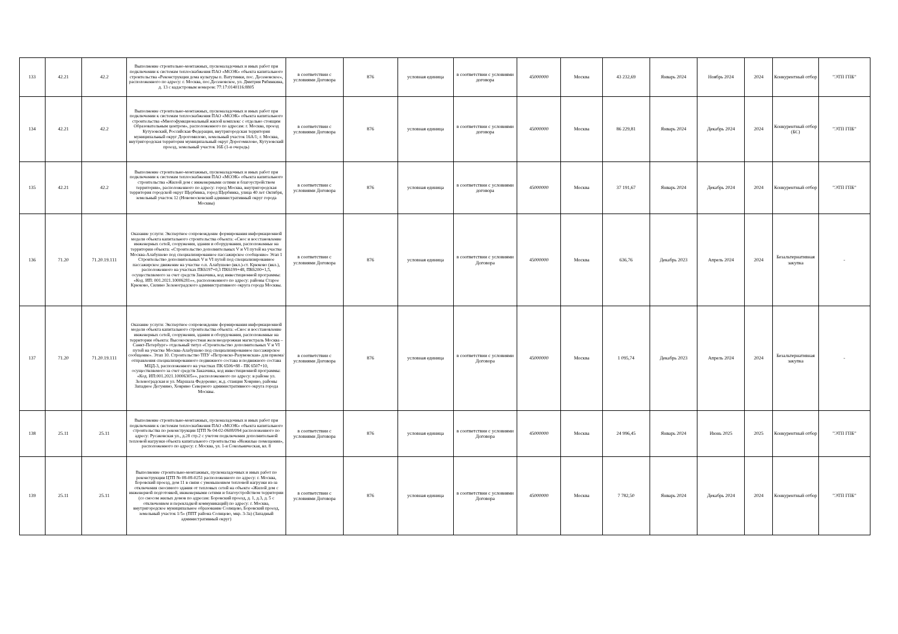| 133 | 42.21 | 42.2 | Выполнение строительно-монтажных, пусконаладочных и иных работ при подключении к системам теплоснабжения ПАО «МОЭК» объекта капитального строительства «Реконструкция дома культуры п. Ватутинки, пос. Десеновское», расположенного по адресу: г. Москва, пос.Десеновское, ул. Дмитрия Рябинкина, д. 13 с кадастровым номером: 77:17:0140116:8805 | в соответствии с условиями Договора | 876 | условная единица | в соответствии с условиями договора | 45000000 | Москва | 43 232,69 | Январь 2024 | Ноябрь 2024 | 2024 | Конкурентный отбор | "ЭТП ГПБ" |
| 134 | 42.21 | 42.2 | Выполнение строительно-монтажных, пусконаладочных и иных работ при подключении к системам теплоснабжения ПАО «МОЭК» объекта капитального строительства «Многофункциональный жилой комплекс с отдельно стоящим Образовательным центром», расположенного по адресам: г. Москва, проезд Кутузовский, Российская Федерация, внутригородская территория муниципальный округ Дорогомилово, земельный участок 16А/1; г. Москва, внутригородская территория муниципальный округ Дорогомилово, Кутузовский проезд, земельный участок 16Б (1-я очередь) | в соответствии с условиями Договора | 876 | условная единица | в соответствии с условиями договора | 45000000 | Москва | 86 229,81 | Январь 2024 | Декабрь 2024 | 2024 | Конкурентный отбор (БС) | "ЭТП ГПБ" |
| 135 | 42.21 | 42.2 | Выполнение строительно-монтажных, пусконаладочных и иных работ при подключении к системам теплоснабжения ПАО «МОЭК» объекта капитального строительства «Жилой дом с инженерными сетями и благоустройством территории», расположенного по адресу: город Москва, внутригородская территория городской округ Щербинка, город Щербинка, улица 40 лет Октября, земельный участок 12 (Новомосковский административный округ города Москвы) | в соответствии с условиями Договора | 876 | условная единица | в соответствии с условиями договора | 45000000 | Москва | 37 191,67 | Январь 2024 | Декабрь 2024 | 2024 | Конкурентный отбор | "ЭТП ГПБ" |
| 136 | 71.20 | 71.20.19.111 | Оказание услуги: Экспертное сопровождение формирования информационной модели объекта капитального строительства объекта: «Снос и восстановление инженерных сетей, сооружения, здания и оборудования, расположенные на территории объекта: «Строительство дополнительных V и VI путей на участке Москва-Алабушево под специализированное пассажирское сообщение» Этап 1 Строительство дополнительных V и VI путей под специализированное пассажирское движение на участке о.п. Алабушево (вкл.)-ст. Крюково (вкл.), расположенного на участках ПК6197+0,3 ПК6199+48, ПК6200+1,5, осуществляемого за счет средств Заказчика, код инвестиционной программы: «Код. ИП: 001.2021.10006281»», расположенного по адресу: районы Старое Крюково, Силино Зеленоградского административного округа города Москвы. | в соответствии с условиями Договора | 876 | условная единица | в соответствии с условиями Договора | 45000000 | Москва | 636,76 | Декабрь 2023 | Апрель 2024 | 2024 | Безальтернативная закупка | - |
| 137 | 71.20 | 71.20.19.111 | Оказание услуги: Экспертное сопровождение формирования информационной модели объекта капитального строительства объекта: «Снос и восстановление инженерных сетей, сооружения, здания и оборудования, расположенные на территории объекта: Высокоскоростная железнодорожная магистраль Москва – Санкт-Петербург» отдельный титул «Строительство дополнительных V и VI путей на участке Москва-Алабушево под специализированное пассажирское сообщение». Этап 10. Строительство ТПУ «Петровско-Разумовская» для приема/отправления специализированного подвижного состава и подвижного состава МЦД-3, расположенного на участках ПК 6506+88 - ПК 6507+10, осуществляемого за счет средств Заказчика, код инвестиционной программы: «Код. ИП:001.2021.10006305»», расположенного по адресу: в районе ул. Зеленоградская и ул. Маршала Федоренко; ж.д. станция Ховрино, районы Западное Дегунино, Ховрино Северного административного округа города Москвы. | в соответствии с условиями Договора | 876 | условная единица | в соответствии с условиями Договора | 45000000 | Москва | 1 095,74 | Декабрь 2023 | Апрель 2024 | 2024 | Безальтернативная закупка | - |
| 138 | 25.11 | 25.11 | Выполнение строительно-монтажных, пусконаладочных и иных работ при подключении к системам теплоснабжения ПАО «МОЭК» объекта капитального строительства по реконструкции ЦТП № 04-02-0608/094 расположенного по адресу: Русаковская ул., д.28 стр.2 с учетом подключения дополнительной тепловой нагрузки объекта капитального строительства «Нежилые помещения», расположенного по адресу: г. Москва, ул. 1-я Сокольническая, вл. 8 | в соответствии с условиями Договора | 876 | условная единица | в соответствии с условиями Договора | 45000000 | Москва | 24 996,45 | Январь 2024 | Июнь 2025 | 2025 | Конкурентный отбор | "ЭТП ГПБ" |
| 139 | 25.11 | 25.11 | Выполнение строительно-монтажных, пусконаладочных и иных работ по реконструкции ЦТП № 08-08-0251 расположенного по адресу: г. Москва, Боровский проезд, дом 11 в связи с уменьшением тепловой нагрузки из-за отключения сносимого здания от тепловых сетей на объекте «Жилой дом с инженерной подготовкой, инженерными сетями и благоустройством территории (со сносом жилых домов по адресам: Боровский проезд, д. 1, д.3, д. 5 с отключением и перекладкой коммуникаций) по адресу: г. Москва, внутригородское муниципальное образование Солнцево, Боровский проезд, земельный участок 1/5» (ППТ района Солнцево, мкр. 3-3а) (Западный административный округ) | в соответствии с условиями Договора | 876 | условная единица | в соответствии с условиями Договора | 45000000 | Москва | 7 782,50 | Январь 2024 | Декабрь 2024 | 2024 | Конкурентный отбор | "ЭТП ГПБ" |